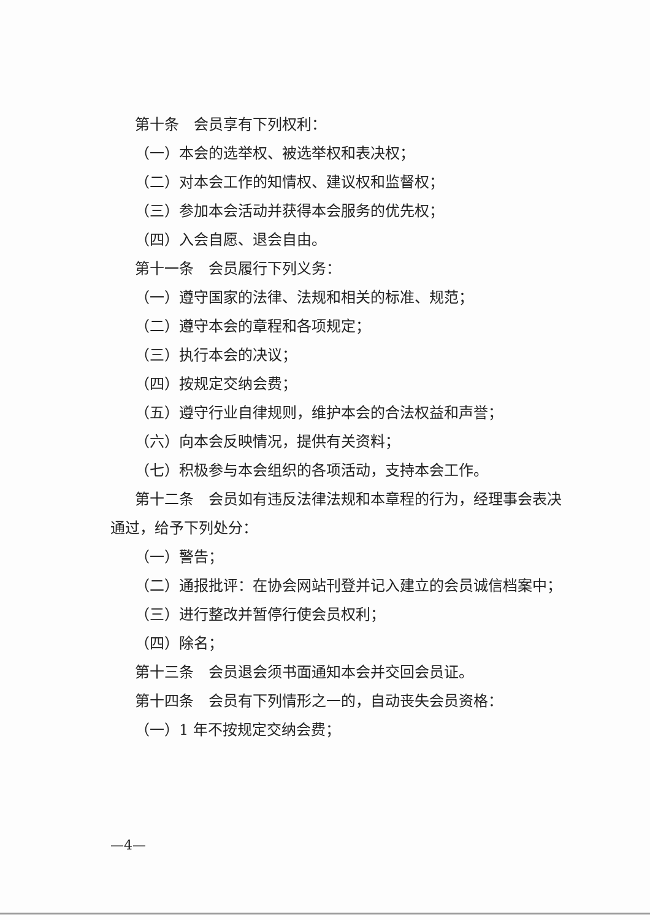第十条　会员享有下列权利：
（一）本会的选举权、被选举权和表决权；
（二）对本会工作的知情权、建议权和监督权；
（三）参加本会活动并获得本会服务的优先权；
（四）入会自愿、退会自由。
第十一条　会员履行下列义务：
（一）遵守国家的法律、法规和相关的标准、规范；
（二）遵守本会的章程和各项规定；
（三）执行本会的决议；
（四）按规定交纳会费；
（五）遵守行业自律规则，维护本会的合法权益和声誉；
（六）向本会反映情况，提供有关资料；
（七）积极参与本会组织的各项活动，支持本会工作。
第十二条　会员如有违反法律法规和本章程的行为，经理事会表决通过，给予下列处分：
（一）警告；
（二）通报批评：在协会网站刊登并记入建立的会员诚信档案中；
（三）进行整改并暂停行使会员权利；
（四）除名；
第十三条　会员退会须书面通知本会并交回会员证。
第十四条　会员有下列情形之一的，自动丧失会员资格：
（一）1 年不按规定交纳会费；
—4—